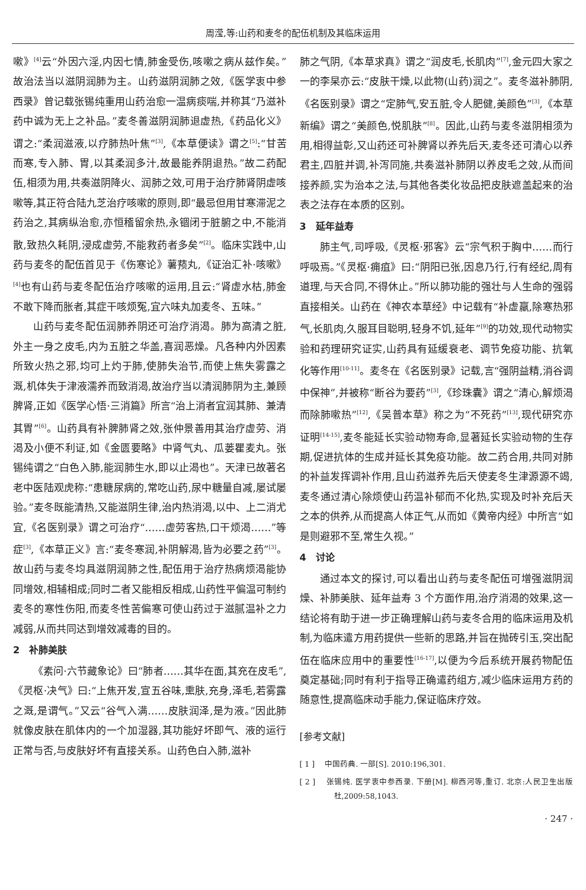周滢,等:山药和麦冬的配伍机制及其临床运用
嗽》<sup>[4]</sup>云“外因六淫,内因七情,肺金受伤,咳嗽之病从兹作矣。”故治法当以滋阴润肺为主。山药滋阴润肺之效,《医学衷中参西录》曾记载张锡纯重用山药治愈一温病痰喘,并称其“乃滋补药中诚为无上之补品。”麦冬善滋阴润肺退虚热,《药品化义》谓之:“柔润滋液,以疗肺热叶焦”<sup>[3]</sup>,《本草便读》谓之<sup>[5]</sup>:“甘苦而寒,专入肺、胃,以其柔润多汁,故最能养阴退热。”故二药配伍,相须为用,共奏滋阴降火、润肺之效,可用于治疗肺肾阴虚咳嗽等,其正符合陆九芝治疗咳嗽的原则,即“最忌但用甘寒滞泥之药治之,其病纵治愈,亦恒稽留余热,永锢闭于脏腑之中,不能消散,致热久耗阴,浸成虚劳,不能救药者多矣”<sup>[2]</sup>。临床实践中,山药与麦冬的配伍首见于《伤寒论》薯蓣丸,《证治汇补·咳嗽》<sup>[4]</sup>也有山药与麦冬配伍治疗咳嗽的运用,且云:“肾虚水枯,肺金不敢下降而胀者,其症干咳烦冤,宜六味丸加麦冬、五味。”
山药与麦冬配伍润肺养阴还可治疗消渴。肺为高清之脏,外主一身之皮毛,内为五脏之华盖,喜润恶燥。凡各种内外因素所致火热之邪,均可上灼于肺,使肺失治节,而使上焦失雾露之溉,机体失于津液濡养而致消渴,故治疗当以清润肺阴为主,兼顾脾肾,正如《医学心悟·三消篇》所言“治上消者宜润其肺、兼清其胃”<sup>[6]</sup>。山药具有补脾肺肾之效,张仲景善用其治疗虚劳、消渴及小便不利证,如《金匮要略》中肾气丸、瓜蒌瞿麦丸。张锡纯谓之“白色入肺,能润肺生水,即以止渴也”。天津已故著名老中医陆观虎称:“患糖尿病的,常吃山药,尿中糖量自减,屡试屡验。”麦冬既能清热,又能滋阴生律,治内热消渴,以中、上二消尤宜,《名医别录》谓之可治疗“……虚劳客热,口干烦渴……”等症<sup>[3]</sup>,《本草正义》言:“麦冬寒润,补阴解渴,皆为必要之药”<sup>[3]</sup>。故山药与麦冬均具滋阴润肺之性,配伍用于治疗热病烦渴能协同增效,相辅相成;同时二者又能相反相成,山药性平偏温可制约麦冬的寒性伤阳,而麦冬性苦偏寒可使山药过于滋腻温补之力减弱,从而共同达到增效减毒的目的。
2　补肺美肤
《素问·六节藏象论》曰“肺者……其华在面,其充在皮毛”,《灵枢·决气》曰:“上焦开发,宣五谷味,熏肤,充身,泽毛,若雾露之溉,是谓气。”又云“谷气入满……皮肤润泽,是为液。”因此肺就像皮肤在肌体内的一个加湿器,其功能好坏即气、液的运行正常与否,与皮肤好坏有直接关系。山药色白入肺,滋补
肺之气阴,《本草求真》谓之“润皮毛,长肌肉”<sup>[7]</sup>,金元四大家之一的李杲亦云:“皮肤干燥,以此物(山药)润之”。麦冬滋补肺阴,《名医别录》谓之“定肺气,安五脏,令人肥健,美颜色”<sup>[3]</sup>,《本草新编》谓之“美颜色,悦肌肤”<sup>[8]</sup>。因此,山药与麦冬滋阴相须为用,相得益彰,又山药还可补脾肾以养先后天,麦冬还可清心以养君主,四脏并调,补泻同施,共奏滋补肺阴以养皮毛之效,从而间接养颜,实为治本之法,与其他各类化妆品把皮肤遮盖起来的治表之法存在本质的区别。
3　延年益寿
肺主气,司呼吸,《灵枢·邪客》云“宗气积于胸中……而行呼吸焉。”《灵枢·痈疽》曰:“阴阳已张,因息乃行,行有经纪,周有道理,与天合同,不得休止。”所以肺功能的强壮与人生命的强弱直接相关。山药在《神农本草经》中记载有“补虚羸,除寒热邪气,长肌肉,久服耳目聪明,轻身不饥,延年”<sup>[9]</sup>的功效,现代动物实验和药理研究证实,山药具有延缓衰老、调节免疫功能、抗氧化等作用<sup>[10-11]</sup>。麦冬在《名医别录》记载,言“强阴益精,消谷调中保神”,并被称“断谷为要药”<sup>[3]</sup>,《珍珠囊》谓之“清心,解烦渴而除肺嗽热”<sup>[12]</sup>,《吴普本草》称之为“不死药”<sup>[13]</sup>,现代研究亦证明<sup>[14-15]</sup>,麦冬能延长实验动物寿命,显著延长实验动物的生存期,促进抗体的生成并延长其免疫功能。故二药合用,共同对肺的补益发挥调补作用,且山药滋养先后天使麦冬生津源源不竭,麦冬通过清心除烦使山药温补郁而不化热,实现及时补充后天之本的供养,从而提高人体正气,从而如《黄帝内经》中所言“如是则避邪不至,常生久视。”
4　讨论
通过本文的探讨,可以看出山药与麦冬配伍可增强滋阴润燥、补肺美肤、延年益寿 3 个方面作用,治疗消渴的效果,这一结论将有助于进一步正确理解山药与麦冬合用的临床运用及机制,为临床遣方用药提供一些新的思路,并旨在抛砖引玉,突出配伍在临床应用中的重要性<sup>[16-17]</sup>,以便为今后系统开展药物配伍奠定基础;同时有利于指导正确遣药组方,减少临床运用方药的随意性,提高临床动手能力,保证临床疗效。
[参考文献]
[ 1 ]　 中国药典. 一部[S]. 2010:196,301.
[ 2 ]　 张锡纯. 医学衷中参西录. 下册[M]. 柳西河等,重订. 北京:人民卫生出版杜,2009:58,1043.
· 247 ·